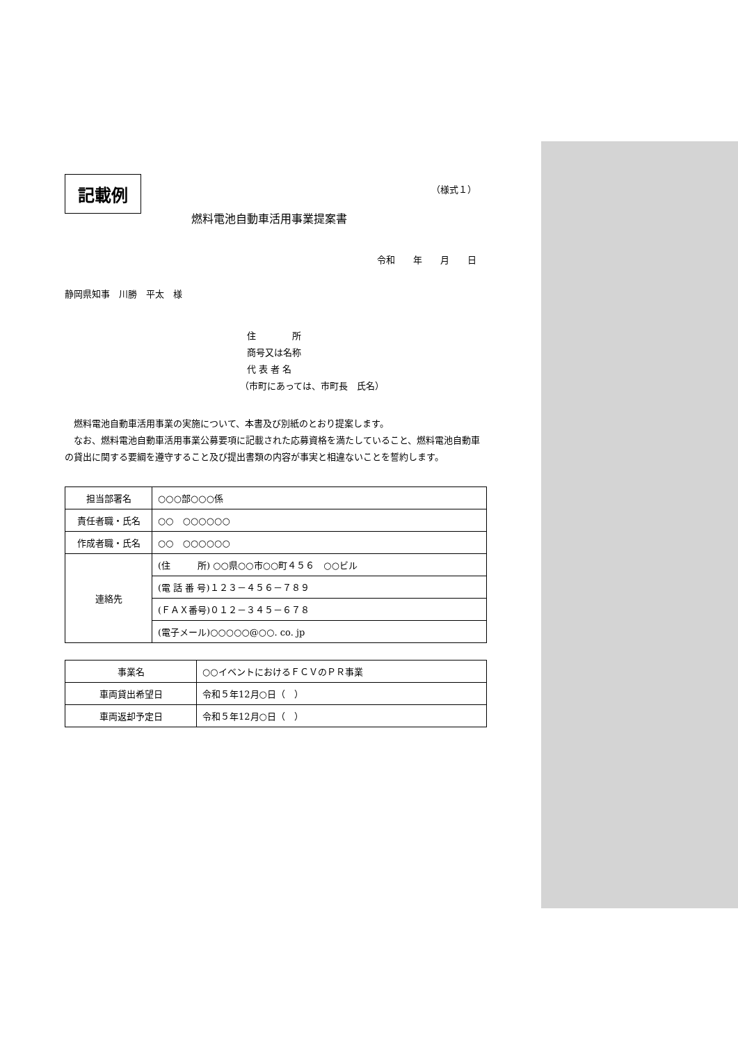記載例 （様式１）
燃料電池自動車活用事業提案書
令和　　年　　月　　日
静岡県知事　川勝　平太　様
住　　　　所
商号又は名称
代 表 者 名
（市町にあっては、市町長　氏名）
　燃料電池自動車活用事業の実施について、本書及び別紙のとおり提案します。
　なお、燃料電池自動車活用事業公募要項に記載された応募資格を満たしていること、燃料電池自動車の貸出に関する要綱を遵守すること及び提出書類の内容が事実と相違ないことを誓約します。
| 担当部署名 | ○○○部○○○係 |
| 責任者職・氏名 | ○○ ○○○○○○ |
| 作成者職・氏名 | ○○ ○○○○○○ |
| 連絡先 | (住 所) ○○県○○市○○町４５６ ○○ビル |
| | (電 話 番 号)１２３－４５６－７８９ |
| | (ＦＡＸ番号)０１２－３４５－６７８ |
| | (電子メール)○○○○○@○○. co. jp |
| 事業名 | ○○イベントにおけるＦＣＶのＰＲ事業 |
| 車両貸出希望日 | 令和５年12月○日（ ） |
| 車両返却予定日 | 令和５年12月○日（ ） |